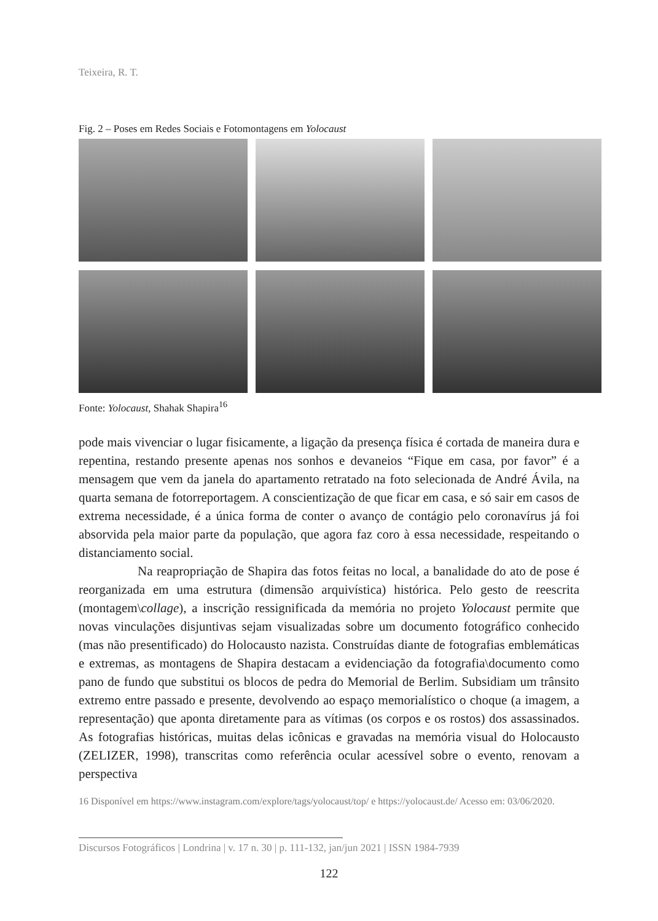Teixeira, R. T.
Fig. 2 – Poses em Redes Sociais e Fotomontagens em Yolocaust
Fonte: Yolocaust, Shahak Shapira<sup>16</sup>
pode mais vivenciar o lugar fisicamente, a ligação da presença física é cortada de maneira dura e repentina, restando presente apenas nos sonhos e devaneios “Fique em casa, por favor” é a mensagem que vem da janela do apartamento retratado na foto selecionada de André Ávila, na quarta semana de fotorreportagem. A conscientização de que ficar em casa, e só sair em casos de extrema necessidade, é a única forma de conter o avanço de contágio pelo coronavírus já foi absorvida pela maior parte da população, que agora faz coro à essa necessidade, respeitando o distanciamento social.
Na reapropriação de Shapira das fotos feitas no local, a banalidade do ato de pose é reorganizada em uma estrutura (dimensão arquivística) histórica. Pelo gesto de reescrita (montagem\collage), a inscrição ressignificada da memória no projeto Yolocaust permite que novas vinculações disjuntivas sejam visualizadas sobre um documento fotográfico conhecido (mas não presentificado) do Holocausto nazista. Construídas diante de fotografias emblemáticas e extremas, as montagens de Shapira destacam a evidenciação da fotografia\documento como pano de fundo que substitui os blocos de pedra do Memorial de Berlim. Subsidiam um trânsito extremo entre passado e presente, devolvendo ao espaço memorialístico o choque (a imagem, a representação) que aponta diretamente para as vítimas (os corpos e os rostos) dos assassinados. As fotografias históricas, muitas delas icônicas e gravadas na memória visual do Holocausto (ZELIZER, 1998), transcritas como referência ocular acessível sobre o evento, renovam a perspectiva
16 Disponível em https://www.instagram.com/explore/tags/yolocaust/top/ e https://yolocaust.de/ Acesso em: 03/06/2020.
Discursos Fotográficos | Londrina | v. 17 n. 30 | p. 111-132, jan/jun 2021 | ISSN 1984-7939
122